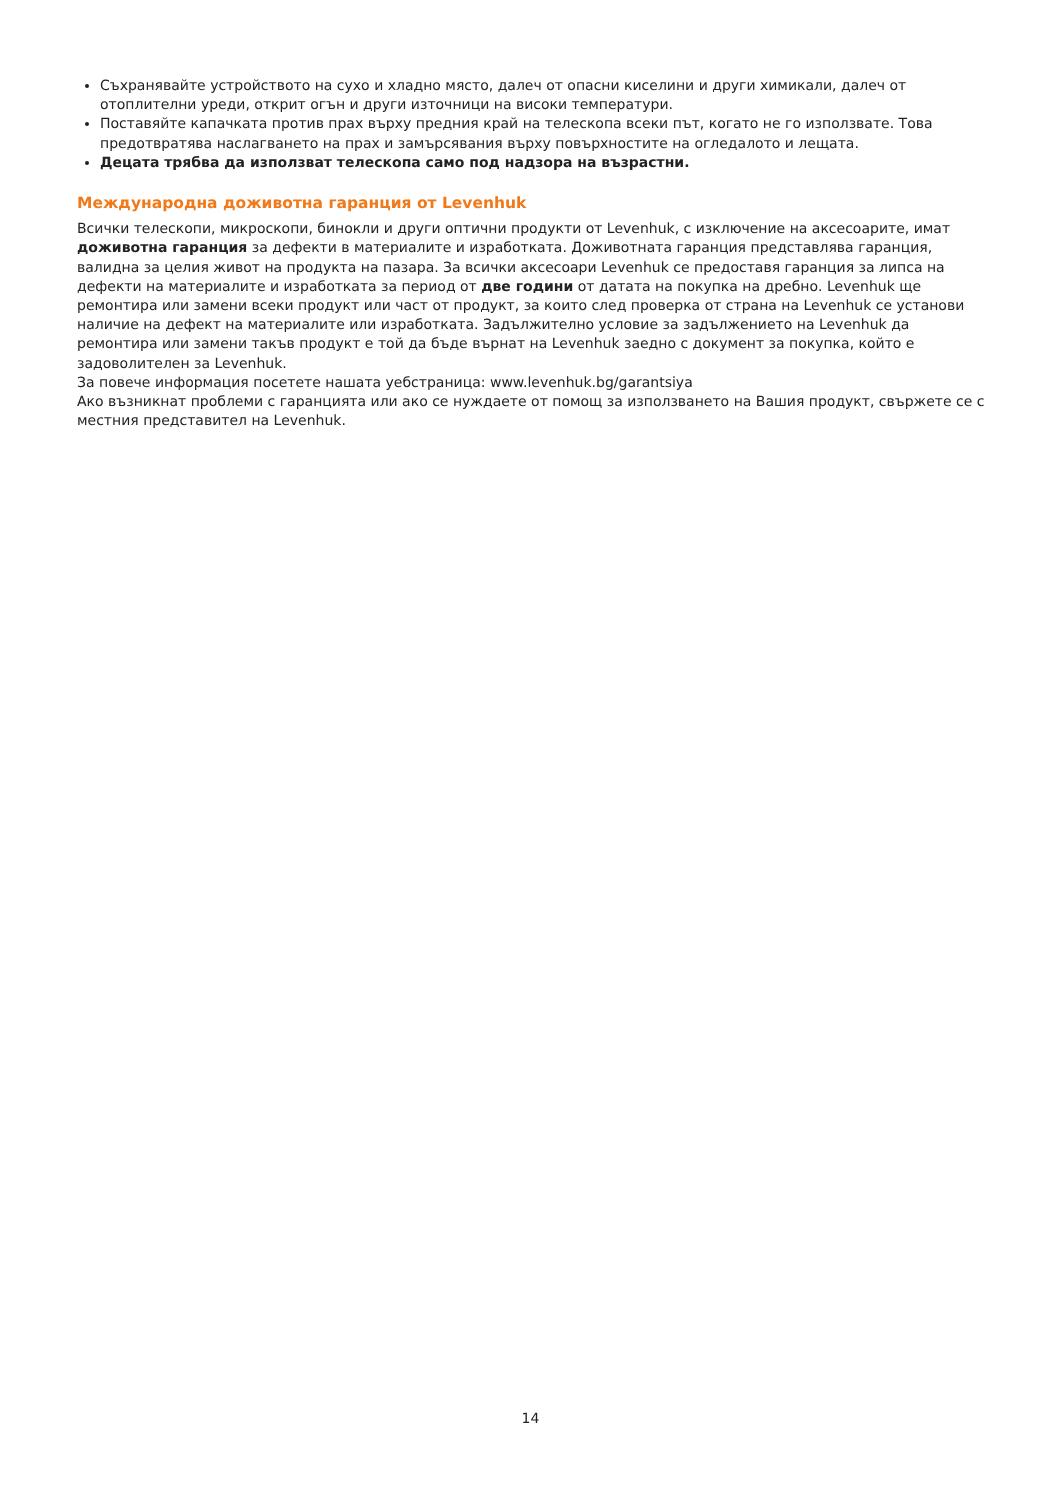Съхранявайте устройството на сухо и хладно място, далеч от опасни киселини и други химикали, далеч от отоплителни уреди, открит огън и други източници на високи температури.
Поставяйте капачката против прах върху предния край на телескопа всеки път, когато не го използвате. Това предотвратява наслагването на прах и замърсявания върху повърхностите на огледалото и лещата.
Децата трябва да използват телескопа само под надзора на възрастни.
Международна доживотна гаранция от Levenhuk
Всички телескопи, микроскопи, бинокли и други оптични продукти от Levenhuk, с изключение на аксесоарите, имат доживотна гаранция за дефекти в материалите и изработката. Доживотната гаранция представлява гаранция, валидна за целия живот на продукта на пазара. За всички аксесоари Levenhuk се предоставя гаранция за липса на дефекти на материалите и изработката за период от две години от датата на покупка на дребно. Levenhuk ще ремонтира или замени всеки продукт или част от продукт, за които след проверка от страна на Levenhuk се установи наличие на дефект на материалите или изработката. Задължително условие за задължението на Levenhuk да ремонтира или замени такъв продукт е той да бъде върнат на Levenhuk заедно с документ за покупка, който е задоволителен за Levenhuk.
За повече информация посетете нашата уебстраница: www.levenhuk.bg/garantsiya
Ако възникнат проблеми с гаранцията или ако се нуждаете от помощ за използването на Вашия продукт, свържете се с местния представител на Levenhuk.
14